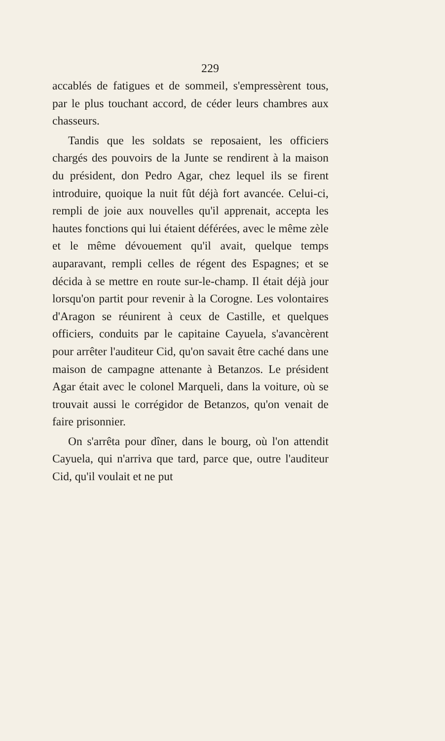229
accablés de fatigues et de sommeil, s'empressèrent tous, par le plus touchant accord, de céder leurs chambres aux chasseurs.
Tandis que les soldats se reposaient, les officiers chargés des pouvoirs de la Junte se rendirent à la maison du président, don Pedro Agar, chez lequel ils se firent introduire, quoique la nuit fût déjà fort avancée. Celui-ci, rempli de joie aux nouvelles qu'il apprenait, accepta les hautes fonctions qui lui étaient déférées, avec le même zèle et le même dévouement qu'il avait, quelque temps auparavant, rempli celles de régent des Espagnes; et se décida à se mettre en route sur-le-champ. Il était déjà jour lorsqu'on partit pour revenir à la Corogne. Les volontaires d'Aragon se réunirent à ceux de Castille, et quelques officiers, conduits par le capitaine Cayuela, s'avancèrent pour arrêter l'auditeur Cid, qu'on savait être caché dans une maison de campagne attenante à Betanzos. Le président Agar était avec le colonel Marqueli, dans la voiture, où se trouvait aussi le corrégidor de Betanzos, qu'on venait de faire prisonnier.
On s'arrêta pour dîner, dans le bourg, où l'on attendit Cayuela, qui n'arriva que tard, parce que, outre l'auditeur Cid, qu'il voulait et ne put